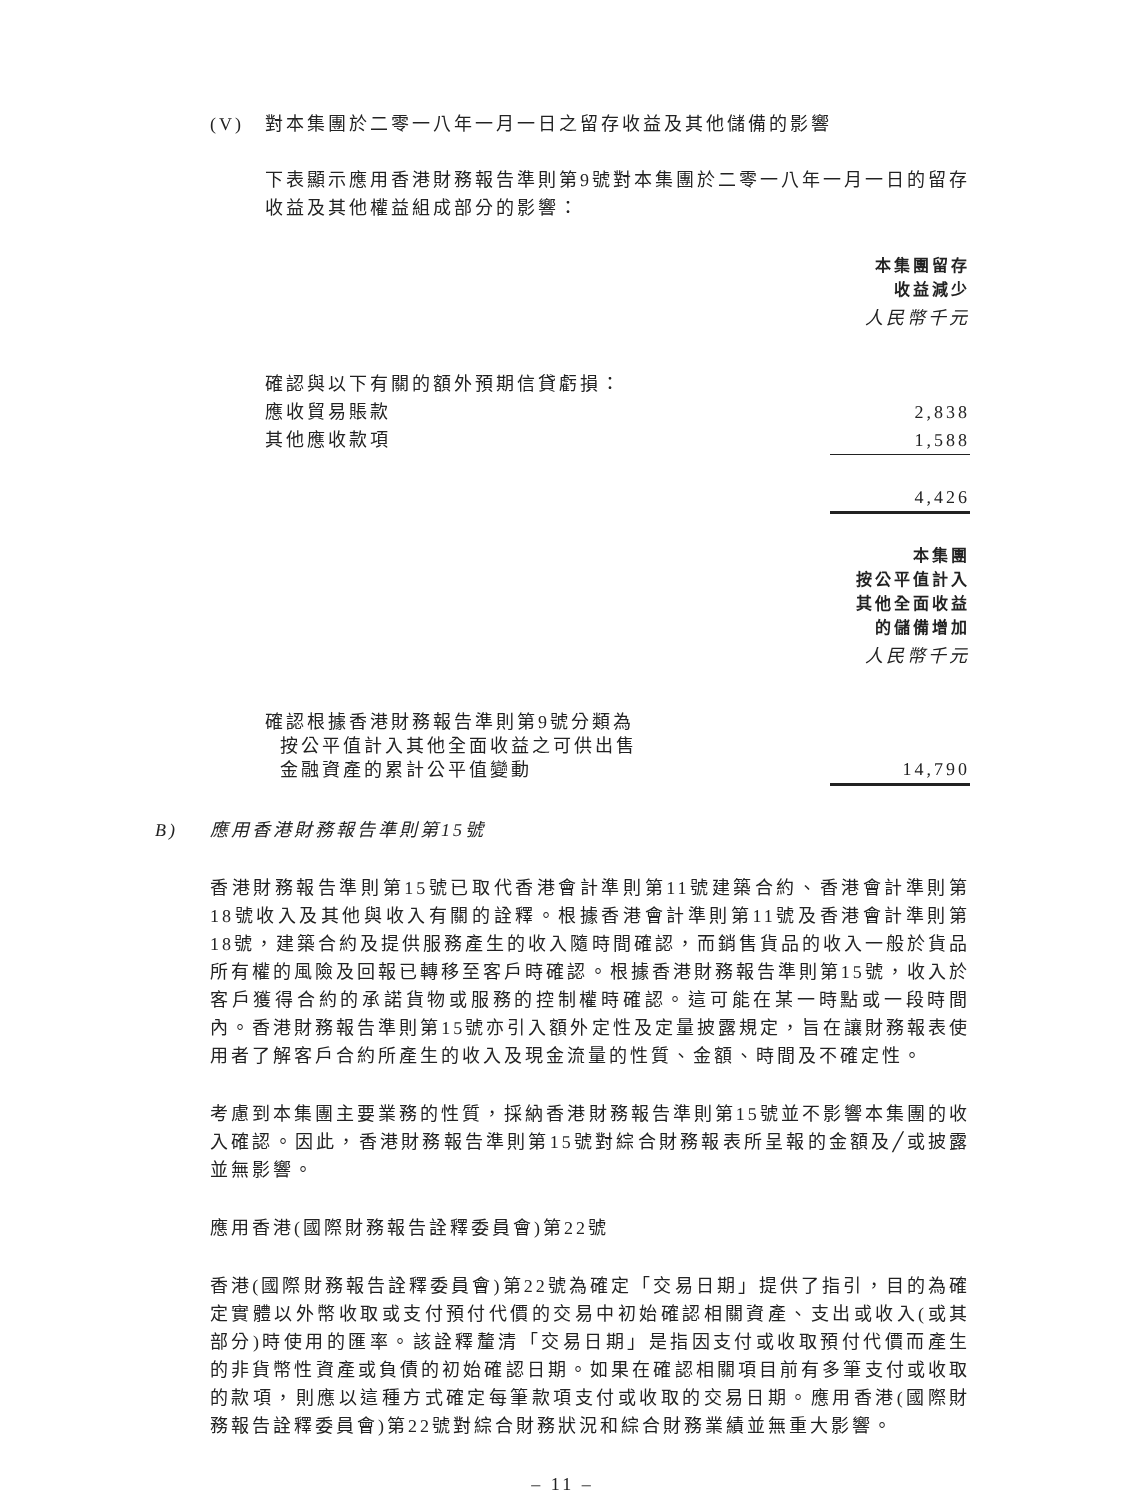(V) 對本集團於二零一八年一月一日之留存收益及其他儲備的影響
下表顯示應用香港財務報告準則第9號對本集團於二零一八年一月一日的留存收益及其他權益組成部分的影響：
| | 本集團留存 收益減少 |
| | 人民幣千元 |
| 確認與以下有關的額外預期信貸虧損： | |
| 應收貿易賬款 | 2,838 |
| 其他應收款項 | 1,588 |
| | 4,426 |
| | 本集團 按公平值計入 其他全面收益 的儲備增加 |
| | 人民幣千元 |
| 確認根據香港財務報告準則第9號分類為 按公平值計入其他全面收益之可供出售 金融資產的累計公平值變動 | 14,790 |
B) 應用香港財務報告準則第15號
香港財務報告準則第15號已取代香港會計準則第11號建築合約、香港會計準則第18號收入及其他與收入有關的詮釋。根據香港會計準則第11號及香港會計準則第18號，建築合約及提供服務產生的收入隨時間確認，而銷售貨品的收入一般於貨品所有權的風險及回報已轉移至客戶時確認。根據香港財務報告準則第15號，收入於客戶獲得合約的承諾貨物或服務的控制權時確認。這可能在某一時點或一段時間內。香港財務報告準則第15號亦引入額外定性及定量披露規定，旨在讓財務報表使用者了解客戶合約所產生的收入及現金流量的性質、金額、時間及不確定性。
考慮到本集團主要業務的性質，採納香港財務報告準則第15號並不影響本集團的收入確認。因此，香港財務報告準則第15號對綜合財務報表所呈報的金額及╱或披露並無影響。
應用香港(國際財務報告詮釋委員會)第22號
香港(國際財務報告詮釋委員會)第22號為確定「交易日期」提供了指引，目的為確定實體以外幣收取或支付預付代價的交易中初始確認相關資產、支出或收入(或其部分)時使用的匯率。該詮釋釐清「交易日期」是指因支付或收取預付代價而產生的非貨幣性資產或負債的初始確認日期。如果在確認相關項目前有多筆支付或收取的款項，則應以這種方式確定每筆款項支付或收取的交易日期。應用香港(國際財務報告詮釋委員會)第22號對綜合財務狀況和綜合財務業績並無重大影響。
– 11 –